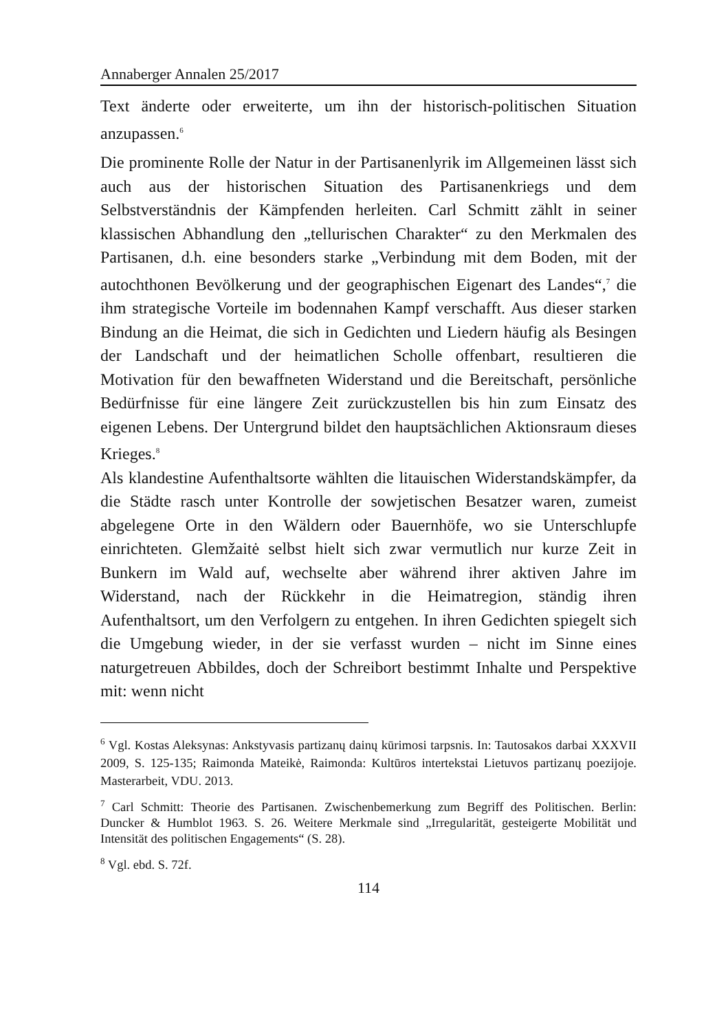Annaberger Annalen 25/2017
Text änderte oder erweiterte, um ihn der historisch-politischen Situation anzupassen.<sup>6</sup>
Die prominente Rolle der Natur in der Partisanenlyrik im Allgemeinen lässt sich auch aus der historischen Situation des Partisanenkriegs und dem Selbstverständnis der Kämpfenden herleiten. Carl Schmitt zählt in seiner klassischen Abhandlung den „tellurischen Charakter“ zu den Merkmalen des Partisanen, d.h. eine besonders starke „Verbindung mit dem Boden, mit der autochthonen Bevölkerung und der geographischen Eigenart des Landes“,<sup>7</sup> die ihm strategische Vorteile im bodennahen Kampf verschafft. Aus dieser starken Bindung an die Heimat, die sich in Gedichten und Liedern häufig als Besingen der Landschaft und der heimatlichen Scholle offenbart, resultieren die Motivation für den bewaffneten Widerstand und die Bereitschaft, persönliche Bedürfnisse für eine längere Zeit zurückzustellen bis hin zum Einsatz des eigenen Lebens. Der Untergrund bildet den hauptsächlichen Aktionsraum dieses Krieges.<sup>8</sup>
Als klandestine Aufenthaltsorte wählten die litauischen Widerstandskämpfer, da die Städte rasch unter Kontrolle der sowjetischen Besatzer waren, zumeist abgelegene Orte in den Wäldern oder Bauernhöfe, wo sie Unterschlupfe einrichteten. Glemžaitė selbst hielt sich zwar vermutlich nur kurze Zeit in Bunkern im Wald auf, wechselte aber während ihrer aktiven Jahre im Widerstand, nach der Rückkehr in die Heimatregion, ständig ihren Aufenthaltsort, um den Verfolgern zu entgehen. In ihren Gedichten spiegelt sich die Umgebung wieder, in der sie verfasst wurden – nicht im Sinne eines naturgetreuen Abbildes, doch der Schreibort bestimmt Inhalte und Perspektive mit: wenn nicht
<sup>6</sup> Vgl. Kostas Aleksynas: Ankstyvasis partizanų dainų kūrimosi tarpsnis. In: Tautosakos darbai XXXVII 2009, S. 125-135; Raimonda Mateikė, Raimonda: Kultūros intertekstai Lietuvos partizanų poezijoje. Masterarbeit, VDU. 2013.
<sup>7</sup> Carl Schmitt: Theorie des Partisanen. Zwischenbemerkung zum Begriff des Politischen. Berlin: Duncker & Humblot 1963. S. 26. Weitere Merkmale sind „Irregularität, gesteigerte Mobilität und Intensität des politischen Engagements“ (S. 28).
<sup>8</sup> Vgl. ebd. S. 72f.
114